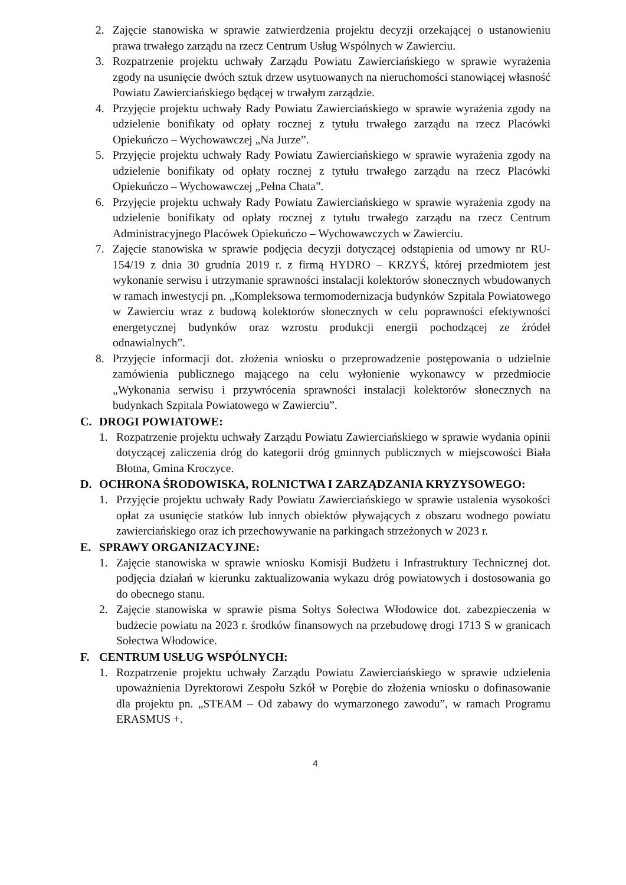2. Zajęcie stanowiska w sprawie zatwierdzenia projektu decyzji orzekającej o ustanowieniu prawa trwałego zarządu na rzecz Centrum Usług Wspólnych w Zawierciu.
3. Rozpatrzenie projektu uchwały Zarządu Powiatu Zawierciańskiego w sprawie wyrażenia zgody na usunięcie dwóch sztuk drzew usytuowanych na nieruchomości stanowiącej własność Powiatu Zawierciańskiego będącej w trwałym zarządzie.
4. Przyjęcie projektu uchwały Rady Powiatu Zawierciańskiego w sprawie wyrażenia zgody na udzielenie bonifikaty od opłaty rocznej z tytułu trwałego zarządu na rzecz Placówki Opiekuńczo – Wychowawczej „Na Jurze”.
5. Przyjęcie projektu uchwały Rady Powiatu Zawierciańskiego w sprawie wyrażenia zgody na udzielenie bonifikaty od opłaty rocznej z tytułu trwałego zarządu na rzecz Placówki Opiekuńczo – Wychowawczej „Pełna Chata”.
6. Przyjęcie projektu uchwały Rady Powiatu Zawierciańskiego w sprawie wyrażenia zgody na udzielenie bonifikaty od opłaty rocznej z tytułu trwałego zarządu na rzecz Centrum Administracyjnego Placówek Opiekuńczo – Wychowawczych w Zawierciu.
7. Zajęcie stanowiska w sprawie podjęcia decyzji dotyczącej odstąpienia od umowy nr RU-154/19 z dnia 30 grudnia 2019 r. z firmą HYDRO – KRZYŚ, której przedmiotem jest wykonanie serwisu i utrzymanie sprawności instalacji kolektorów słonecznych wbudowanych w ramach inwestycji pn. „Kompleksowa termomodernizacja budynków Szpitala Powiatowego w Zawierciu wraz z budową kolektorów słonecznych w celu poprawności efektywności energetycznej budynków oraz wzrostu produkcji energii pochodzącej ze źródeł odnawialnych”.
8. Przyjęcie informacji dot. złożenia wniosku o przeprowadzenie postępowania o udzielnie zamówienia publicznego mającego na celu wyłonienie wykonawcy w przedmiocie „Wykonania serwisu i przywrócenia sprawności instalacji kolektorów słonecznych na budynkach Szpitala Powiatowego w Zawierciu”.
C. DROGI POWIATOWE:
1. Rozpatrzenie projektu uchwały Zarządu Powiatu Zawierciańskiego w sprawie wydania opinii dotyczącej zaliczenia dróg do kategorii dróg gminnych publicznych w miejscowości Biała Błotna, Gmina Kroczyce.
D. OCHRONA ŚRODOWISKA, ROLNICTWA I ZARZĄDZANIA KRYZYSOWEGO:
1. Przyjęcie projektu uchwały Rady Powiatu Zawierciańskiego w sprawie ustalenia wysokości opłat za usunięcie statków lub innych obiektów pływających z obszaru wodnego powiatu zawierciańskiego oraz ich przechowywanie na parkingach strzeżonych w 2023 r.
E. SPRAWY ORGANIZACYJNE:
1. Zajęcie stanowiska w sprawie wniosku Komisji Budżetu i Infrastruktury Technicznej dot. podjęcia działań w kierunku zaktualizowania wykazu dróg powiatowych i dostosowania go do obecnego stanu.
2. Zajęcie stanowiska w sprawie pisma Sołtys Sołectwa Włodowice dot. zabezpieczenia w budżecie powiatu na 2023 r. środków finansowych na przebudowę drogi 1713 S w granicach Sołectwa Włodowice.
F. CENTRUM USŁUG WSPÓLNYCH:
1. Rozpatrzenie projektu uchwały Zarządu Powiatu Zawierciańskiego w sprawie udzielenia upoważnienia Dyrektorowi Zespołu Szkół w Porębie do złożenia wniosku o dofinasowanie dla projektu pn. „STEAM – Od zabawy do wymarzonego zawodu”, w ramach Programu ERASMUS +.
4